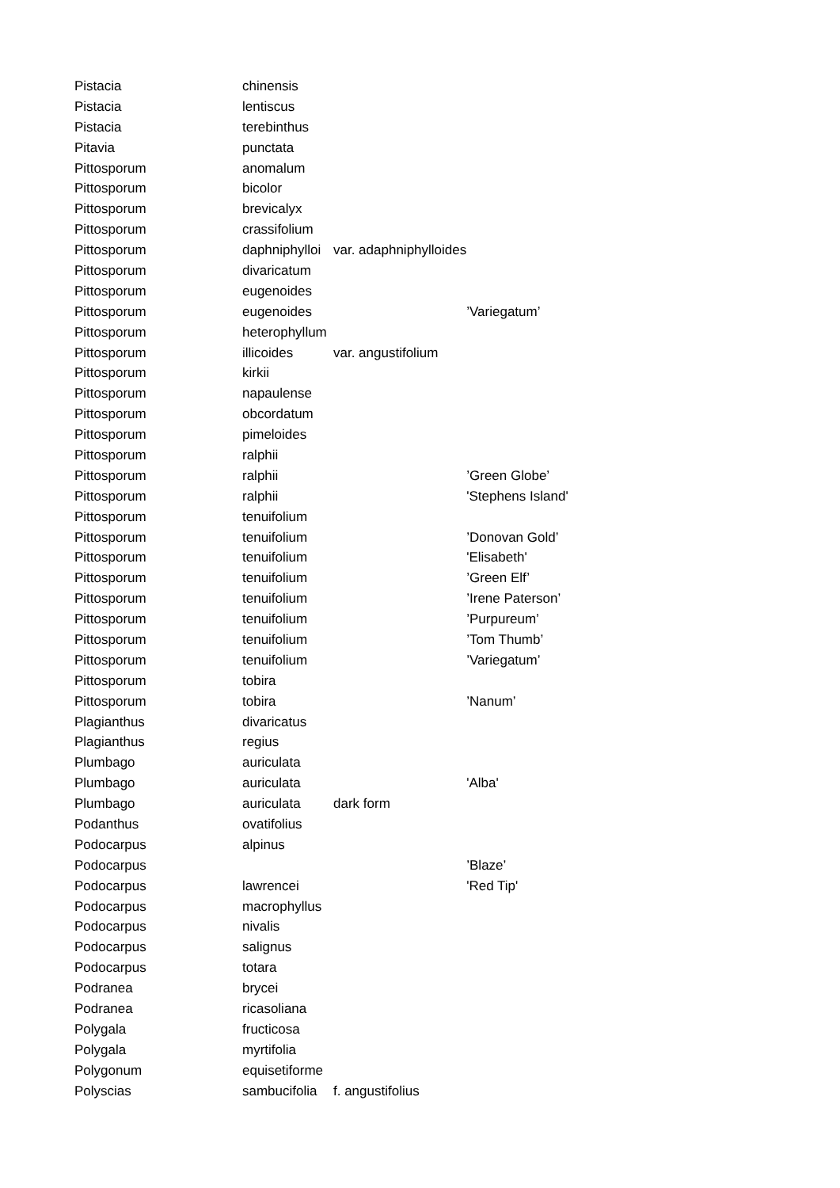| Pistacia | chinensis | | |
| Pistacia | lentiscus | | |
| Pistacia | terebinthus | | |
| Pitavia | punctata | | |
| Pittosporum | anomalum | | |
| Pittosporum | bicolor | | |
| Pittosporum | brevicalyx | | |
| Pittosporum | crassifolium | | |
| Pittosporum | daphniphylloi | var. adaphniphylloides | |
| Pittosporum | divaricatum | | |
| Pittosporum | eugenoides | | |
| Pittosporum | eugenoides | | ’Variegatum’ |
| Pittosporum | heterophyllum | | |
| Pittosporum | illicoides | var. angustifolium | |
| Pittosporum | kirkii | | |
| Pittosporum | napaulense | | |
| Pittosporum | obcordatum | | |
| Pittosporum | pimeloides | | |
| Pittosporum | ralphii | | |
| Pittosporum | ralphii | | ’Green Globe’ |
| Pittosporum | ralphii | | 'Stephens Island' |
| Pittosporum | tenuifolium | | |
| Pittosporum | tenuifolium | | ’Donovan Gold’ |
| Pittosporum | tenuifolium | | 'Elisabeth' |
| Pittosporum | tenuifolium | | ’Green Elf’ |
| Pittosporum | tenuifolium | | ’Irene Paterson’ |
| Pittosporum | tenuifolium | | ’Purpureum’ |
| Pittosporum | tenuifolium | | ’Tom Thumb’ |
| Pittosporum | tenuifolium | | ’Variegatum’ |
| Pittosporum | tobira | | |
| Pittosporum | tobira | | ’Nanum’ |
| Plagianthus | divaricatus | | |
| Plagianthus | regius | | |
| Plumbago | auriculata | | |
| Plumbago | auriculata | | 'Alba' |
| Plumbago | auriculata | dark form | |
| Podanthus | ovatifolius | | |
| Podocarpus | alpinus | | |
| Podocarpus | | | ’Blaze’ |
| Podocarpus | lawrencei | | 'Red Tip' |
| Podocarpus | macrophyllus | | |
| Podocarpus | nivalis | | |
| Podocarpus | salignus | | |
| Podocarpus | totara | | |
| Podranea | brycei | | |
| Podranea | ricasoliana | | |
| Polygala | fructicosa | | |
| Polygala | myrtifolia | | |
| Polygonum | equisetiforme | | |
| Polyscias | sambucifolia | f. angustifolius | |